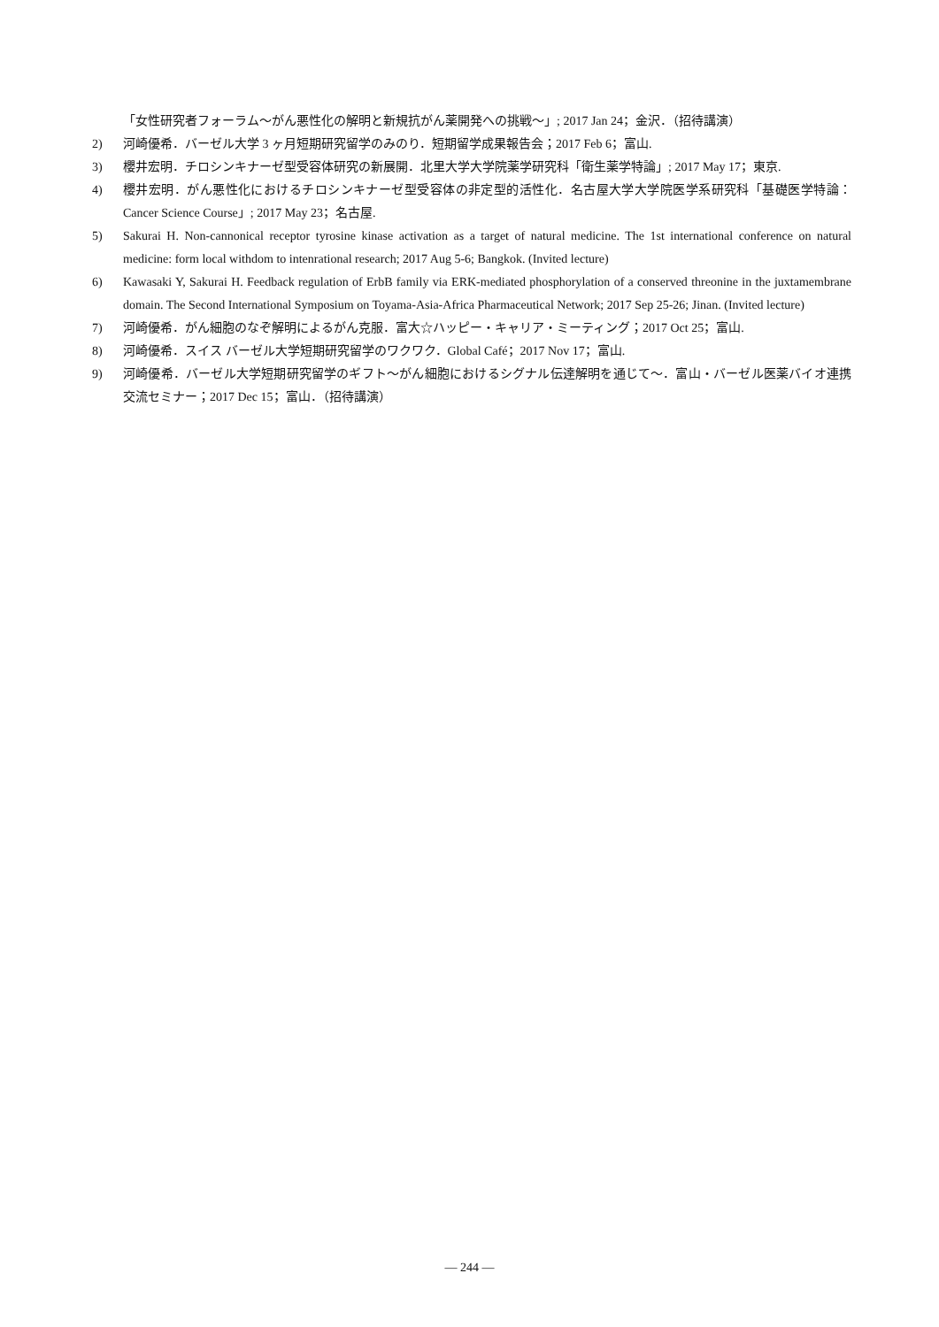「女性研究者フォーラム〜がん悪性化の解明と新規抗がん薬開発への挑戦〜」; 2017 Jan 24；金沢．（招待講演）
2) 河崎優希．バーゼル大学 3 ヶ月短期研究留学のみのり．短期留学成果報告会；2017 Feb 6；富山.
3) 櫻井宏明．チロシンキナーゼ型受容体研究の新展開．北里大学大学院薬学研究科「衛生薬学特論」; 2017 May 17；東京.
4) 櫻井宏明．がん悪性化におけるチロシンキナーゼ型受容体の非定型的活性化．名古屋大学大学院医学系研究科「基礎医学特論：Cancer Science Course」; 2017 May 23；名古屋.
5) Sakurai H. Non-cannonical receptor tyrosine kinase activation as a target of natural medicine. The 1st international conference on natural medicine: form local withdom to intenrational research; 2017 Aug 5-6; Bangkok. (Invited lecture)
6) Kawasaki Y, Sakurai H. Feedback regulation of ErbB family via ERK-mediated phosphorylation of a conserved threonine in the juxtamembrane domain. The Second International Symposium on Toyama-Asia-Africa Pharmaceutical Network; 2017 Sep 25-26; Jinan. (Invited lecture)
7) 河崎優希．がん細胞のなぞ解明によるがん克服．富大☆ハッピー・キャリア・ミーティング；2017 Oct 25；富山.
8) 河崎優希．スイス バーゼル大学短期研究留学のワクワク．Global Café；2017 Nov 17；富山.
9) 河崎優希．バーゼル大学短期研究留学のギフト〜がん細胞におけるシグナル伝達解明を通じて〜．富山・バーゼル医薬バイオ連携交流セミナー；2017 Dec 15；富山．（招待講演）
― 244 ―